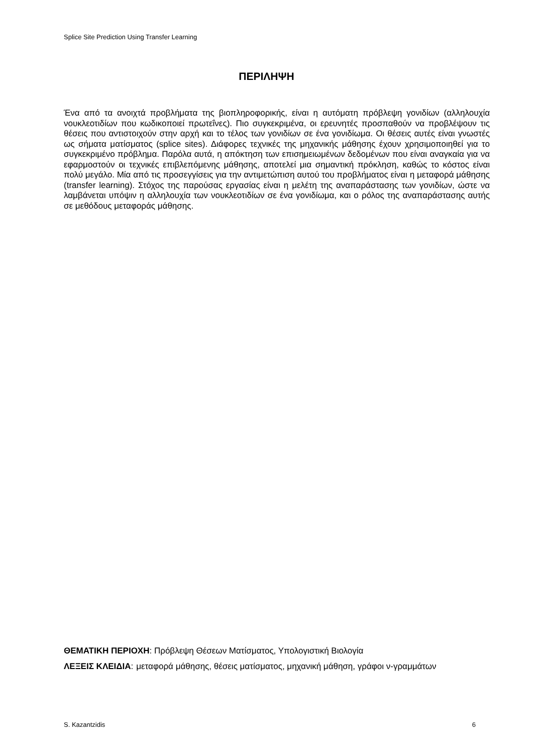Splice Site Prediction Using Transfer Learning
ΠΕΡΙΛΗΨΗ
Ένα από τα ανοιχτά προβλήματα της βιοπληροφορικής, είναι η αυτόματη πρόβλεψη γονιδίων (αλληλουχία νουκλεοτιδίων που κωδικοποιεί πρωτεΐνες). Πιο συγκεκριμένα, οι ερευνητές προσπαθούν να προβλέψουν τις θέσεις που αντιστοιχούν στην αρχή και το τέλος των γονιδίων σε ένα γονιδίωμα. Οι θέσεις αυτές είναι γνωστές ως σήματα ματίσματος (splice sites). Διάφορες τεχνικές της μηχανικής μάθησης έχουν χρησιμοποιηθεί για το συγκεκριμένο πρόβλημα. Παρόλα αυτά, η απόκτηση των επισημειωμένων δεδομένων που είναι αναγκαία για να εφαρμοστούν οι τεχνικές επιβλεπόμενης μάθησης, αποτελεί μια σημαντική πρόκληση, καθώς το κόστος είναι πολύ μεγάλο. Μία από τις προσεγγίσεις για την αντιμετώπιση αυτού του προβλήματος είναι η μεταφορά μάθησης (transfer learning). Στόχος της παρούσας εργασίας είναι η μελέτη της αναπαράστασης των γονιδίων, ώστε να λαμβάνεται υπόψιν η αλληλουχία των νουκλεοτιδίων σε ένα γονιδίωμα, και ο ρόλος της αναπαράστασης αυτής σε μεθόδους μεταφοράς μάθησης.
ΘΕΜΑΤΙΚΗ ΠΕΡΙΟΧΗ: Πρόβλεψη Θέσεων Ματίσματος, Υπολογιστική Βιολογία
ΛΕΞΕΙΣ ΚΛΕΙΔΙΑ: μεταφορά μάθησης, θέσεις ματίσματος, μηχανική μάθηση, γράφοι ν-γραμμάτων
S. Kazantzidis 6